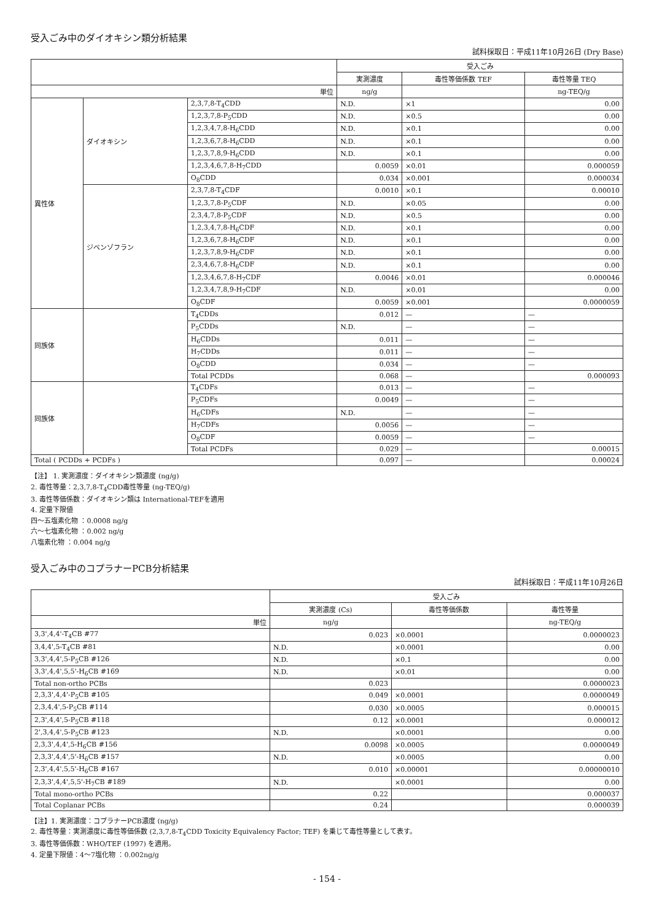受入ごみ中のダイオキシン類分析結果
試料採取日：平成11年10月26日 (Dry Base)
| | | | 受入ごみ | | |
| --- | --- | --- | --- | --- | --- |
| | | | 実測濃度 | 毒性等価係数 TEF | 毒性等量 TEQ |
| 単位 | | | ng/g | | ng-TEQ/g |
| 異性体 | ダイオキシン | 2,3,7,8-T<sub>4</sub>CDD | N.D. | ×1 | 0.00 |
| | | 1,2,3,7,8-P<sub>5</sub>CDD | N.D. | ×0.5 | 0.00 |
| | | 1,2,3,4,7,8-H<sub>6</sub>CDD | N.D. | ×0.1 | 0.00 |
| | | 1,2,3,6,7,8-H<sub>6</sub>CDD | N.D. | ×0.1 | 0.00 |
| | | 1,2,3,7,8,9-H<sub>6</sub>CDD | N.D. | ×0.1 | 0.00 |
| | | 1,2,3,4,6,7,8-H<sub>7</sub>CDD | 0.0059 | ×0.01 | 0.000059 |
| | | O<sub>8</sub>CDD | 0.034 | ×0.001 | 0.000034 |
| | ジベンゾフラン | 2,3,7,8-T<sub>4</sub>CDF | 0.0010 | ×0.1 | 0.00010 |
| | | 1,2,3,7,8-P<sub>5</sub>CDF | N.D. | ×0.05 | 0.00 |
| | | 2,3,4,7,8-P<sub>5</sub>CDF | N.D. | ×0.5 | 0.00 |
| | | 1,2,3,4,7,8-H<sub>6</sub>CDF | N.D. | ×0.1 | 0.00 |
| | | 1,2,3,6,7,8-H<sub>6</sub>CDF | N.D. | ×0.1 | 0.00 |
| | | 1,2,3,7,8,9-H<sub>6</sub>CDF | N.D. | ×0.1 | 0.00 |
| | | 2,3,4,6,7,8-H<sub>6</sub>CDF | N.D. | ×0.1 | 0.00 |
| | | 1,2,3,4,6,7,8-H<sub>7</sub>CDF | 0.0046 | ×0.01 | 0.000046 |
| | | 1,2,3,4,7,8,9-H<sub>7</sub>CDF | N.D. | ×0.01 | 0.00 |
| | | O<sub>8</sub>CDF | 0.0059 | ×0.001 | 0.0000059 |
| 同族体 | | T<sub>4</sub>CDDs | 0.012 | — | — |
| | | P<sub>5</sub>CDDs | N.D. | — | — |
| | | H<sub>6</sub>CDDs | 0.011 | — | — |
| | | H<sub>7</sub>CDDs | 0.011 | — | — |
| | | O<sub>8</sub>CDD | 0.034 | — | — |
| | | Total PCDDs | 0.068 | — | 0.000093 |
| 同族体 | | T<sub>4</sub>CDFs | 0.013 | — | — |
| | | P<sub>5</sub>CDFs | 0.0049 | — | — |
| | | H<sub>6</sub>CDFs | N.D. | — | — |
| | | H<sub>7</sub>CDFs | 0.0056 | — | — |
| | | O<sub>8</sub>CDF | 0.0059 | — | — |
| | | Total PCDFs | 0.029 | — | 0.00015 |
| Total ( PCDDs + PCDFs ) | | | 0.097 | — | 0.00024 |
【注】 1. 実測濃度：ダイオキシン類濃度 (ng/g)
2. 毒性等量：2,3,7,8-T<sub>4</sub>CDD毒性等量 (ng-TEQ/g)
3. 毒性等価係数：ダイオキシン類は International-TEFを適用
4. 定量下限値
四～五塩素化物 ：0.0008 ng/g
六～七塩素化物 ：0.002 ng/g
八塩素化物 ：0.004 ng/g
受入ごみ中のコプラナーPCB分析結果
試料採取日：平成11年10月26日
| | 受入ごみ | | |
| --- | --- | --- | --- |
| | 実測濃度 (Cs) | 毒性等価係数 | 毒性等量 |
| 単位 | ng/g | | ng-TEQ/g |
| 3,3',4,4'-T<sub>4</sub>CB #77 | 0.023 | ×0.0001 | 0.0000023 |
| 3,4,4',5-T<sub>4</sub>CB #81 | N.D. | ×0.0001 | 0.00 |
| 3,3',4,4',5-P<sub>5</sub>CB #126 | N.D. | ×0.1 | 0.00 |
| 3,3',4,4',5,5'-H<sub>6</sub>CB #169 | N.D. | ×0.01 | 0.00 |
| Total non-ortho PCBs | 0.023 | | 0.0000023 |
| 2,3,3',4,4'-P<sub>5</sub>CB #105 | 0.049 | ×0.0001 | 0.0000049 |
| 2,3,4,4',5-P<sub>5</sub>CB #114 | 0.030 | ×0.0005 | 0.000015 |
| 2,3',4,4',5-P<sub>5</sub>CB #118 | 0.12 | ×0.0001 | 0.000012 |
| 2',3,4,4',5-P<sub>5</sub>CB #123 | N.D. | ×0.0001 | 0.00 |
| 2,3,3',4,4',5-H<sub>6</sub>CB #156 | 0.0098 | ×0.0005 | 0.0000049 |
| 2,3,3',4,4',5'-H<sub>6</sub>CB #157 | N.D. | ×0.0005 | 0.00 |
| 2,3',4,4',5,5'-H<sub>6</sub>CB #167 | 0.010 | ×0.00001 | 0.00000010 |
| 2,3,3',4,4',5,5'-H<sub>7</sub>CB #189 | N.D. | ×0.0001 | 0.00 |
| Total mono-ortho PCBs | 0.22 | | 0.000037 |
| Total Coplanar PCBs | 0.24 | | 0.000039 |
【注】1. 実測濃度：コプラナーPCB濃度 (ng/g)
2. 毒性等量：実測濃度に毒性等価係数 (2,3,7,8-T<sub>4</sub>CDD Toxicity Equivalency Factor; TEF) を乗じて毒性等量として表す。
3. 毒性等価係数：WHO/TEF (1997) を適用。
4. 定量下限値：4～7塩化物 ：0.002ng/g
- 154 -